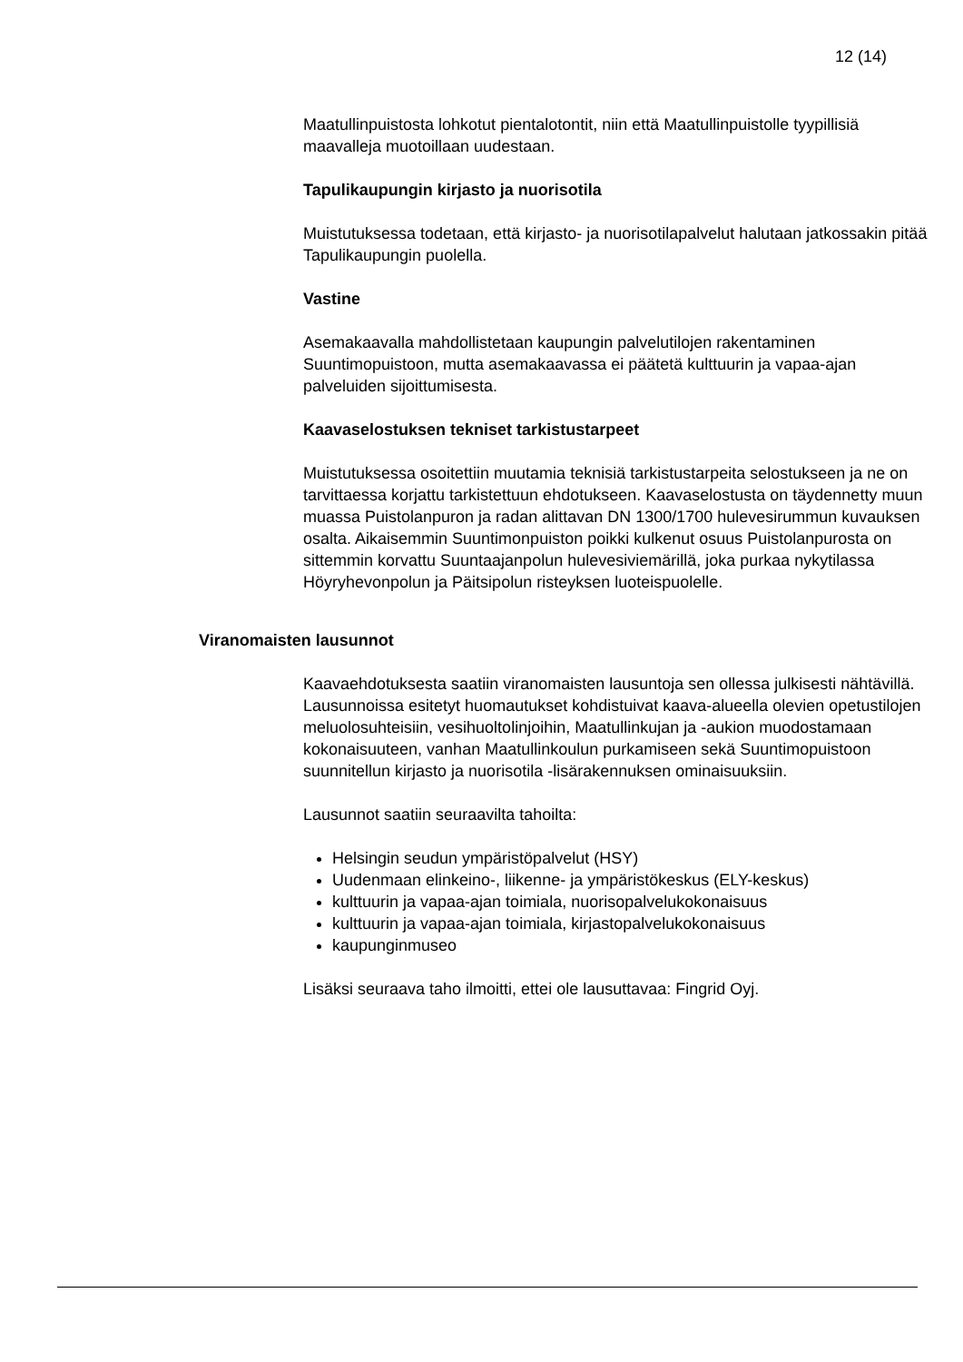12 (14)
Maatullinpuistosta lohkotut pientalotontit, niin että Maatullinpuistolle tyypillisiä maavalleja muotoillaan uudestaan.
Tapulikaupungin kirjasto ja nuorisotila
Muistutuksessa todetaan, että kirjasto- ja nuorisotilapalvelut halutaan jatkossakin pitää Tapulikaupungin puolella.
Vastine
Asemakaavalla mahdollistetaan kaupungin palvelutilojen rakentaminen Suuntimopuistoon, mutta asemakaavassa ei päätetä kulttuurin ja vapaa-ajan palveluiden sijoittumisesta.
Kaavaselostuksen tekniset tarkistustarpeet
Muistutuksessa osoitettiin muutamia teknisiä tarkistustarpeita selostukseen ja ne on tarvittaessa korjattu tarkistettuun ehdotukseen. Kaavaselostusta on täydennetty muun muassa Puistolanpuron ja radan alittavan DN 1300/1700 hulevesirummun kuvauksen osalta. Aikaisemmin Suuntimonpuiston poikki kulkenut osuus Puistolanpurosta on sittemmin korvattu Suuntaajanpolun hulevesiviemärillä, joka purkaa nykytilassa Höyryhevonpolun ja Päitsipolun risteyksen luoteispuolelle.
Viranomaisten lausunnot
Kaavaehdotuksesta saatiin viranomaisten lausuntoja sen ollessa julkisesti nähtävillä. Lausunnoissa esitetyt huomautukset kohdistuivat kaava-alueella olevien opetustilojen meluolosuhteisiin, vesihuoltolinjoihin, Maatullinkujan ja -aukion muodostamaan kokonaisuuteen, vanhan Maatullinkoulun purkamiseen sekä Suuntimopuistoon suunnitellun kirjasto ja nuorisotila -lisärakennuksen ominaisuuksiin.
Lausunnot saatiin seuraavilta tahoilta:
Helsingin seudun ympäristöpalvelut (HSY)
Uudenmaan elinkeino-, liikenne- ja ympäristökeskus (ELY-keskus)
kulttuurin ja vapaa-ajan toimiala, nuorisopalvelukokonaisuus
kulttuurin ja vapaa-ajan toimiala, kirjastopalvelukokonaisuus
kaupunginmuseo
Lisäksi seuraava taho ilmoitti, ettei ole lausuttavaa: Fingrid Oyj.